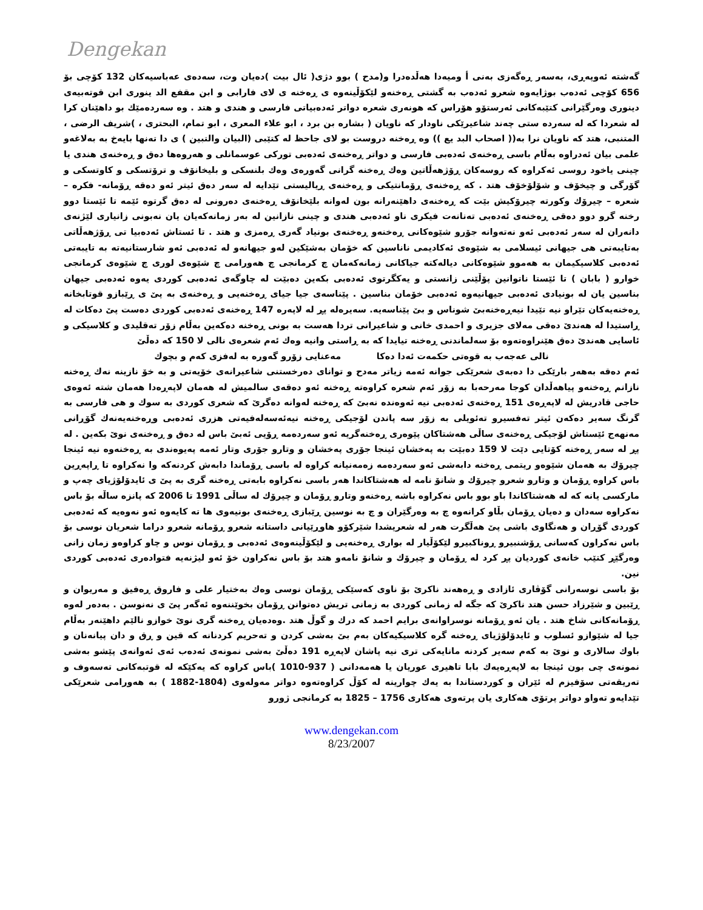Dengekan
گەشتە ئەوپەڕی، بەسەر ڕەگەزی بەنی أ ومیەدا هەڵدەدرا و(مدح ) بوو دژی( ئال بیت )دەیان وت، سەدەی عەباسیەکان 132 کۆچی بۆ 656 کۆچی ئەدەب بوژایەوە شعرو ئەدەب بە گشتی ڕەخنەو لێکۆڵینەوە ی ڕەخنە ی لای فارابی و ابن مقفع الد ینوری ابن قوتەبیەی دینوری وەرگێرانی کتێبەکانی ئەرستۆو هۆراس کە هونەری شعرە دواتر ئەدەبیاتی فارسی و هندی و هتد . وە سەردەمێك بو داهێنان کرا لە شعردا کە لە سەردە ستی چەند شاعیرێکی ناودار کە ناویان ( بشارە بن برد ، ابو علاء المعری ، ابو تمام، البحتری ، )شریف الرضی ، المتنبی، هتد کە ناویان نرا بە(( اصحاب البد یع )) وە ڕەخنە دروست بو لای جاحظ لە کتێبی (البیان والتبین ) ی دا تەنها بایەخ بە بەلاغەو علمی بیان ئەدراوە بەڵام باسی ڕەخنەی ئەدەبی فارسی و دواتر ڕەخنەی ئەدەبی تورکی عوسمانلی و هەروەها دەق و ڕەخنەی هندی یا چینی یاخود روسی ئەکراوە کە روسەکان ڕۆژهەڵاتین وەك ڕەخنە گرانی گەورەی وەك بلنسکی و بلیخانۆف و ترۆتسکی و کاوتسکی و گۆرگی و چیخۆف و شۆلۆخۆف هتد . کە ڕەخنەی ڕۆمانتیکی و ڕەخنەی ڕیالیستی تێدایە لە سەر دەق ئیتر ئەو دەقە ڕۆمانە- فکرە – شعرە – چیرۆك وکورتە چیرۆکیش بێت کە ڕەخنەی داهێنەرانە بون لەوانە بلێخانۆف ڕەخنەی دەرونی لە دەق گرتوە ئێمە تا ئێستا دوو رخنە گرو دوو دەقی ڕەخنەی ئەدەبی تەنانەت فیکری ناو ئەدەبی هندی و چینی نازانین لە بەر زمانەکەیان یان نەبونی زانیاری لێژنەی دانەران لە سەر ئەدەبی ئەو نەتەوانە جۆرو شێوەکانی ڕەخنەو ڕەخنەی بونیاد گەری ڕەمزی و هتد . تا ئستاش ئەدەبیا تی ڕۆژهەڵاتی بەتایبەتی هی جیهانی ئیسلامی بە شێوەی ئەکادیمی ناناسین کە خۆمان بەشێکین لەو جیهانەو لە ئەدەبی ئەو شارستانیەتە بە تایبەتی ئەدەبی کلاسیکیمان بە هەموو شێوەکانی دیالەکتە جیاکانی زمانەکەمان چ کرمانجی چ هەورامی چ شێوەی لوری چ شێوەی کرمانجی خوارو ( بابان ) تا ئێستا ناتوانین پۆڵێنی زانستی و یەکگرتوی ئەدەبی بکەین دەبێت لە چاوگەی ئەدەبی کوردی یەوە ئەدەبی جیهان بناسین یان لە بونیادی ئەدەبی جیهانیەوە ئەدەبی خۆمان بناسین . پێناسەی جیا جیای ڕەخنەیی و ڕەخنەی بە پێ ی ڕێبازو قوتابخانە ڕەخنەیەکان تێراو نیە تێیدا نیەڕەخنەبێ شوناس و بێ پێناسەیە. سەیرەلە پڕ لە لاپەرە 147 ڕەخنەی ئەدەبی کوردی دەست پێ دەکات لە ڕاستیدا لە هەندێ دەقی مەلای جزیری و احمدی خانی و شاعیرانی تردا هەست بە بونی ڕەخنە دەکەین بەڵام زۆر تەقلیدی و کلاسیکی و ئاسایی هەندێ دەق هێنراوەتەوە بۆ سەلماندنی ڕەخنە تیایدا کە بە ڕاستی وانیە وەك ئەم شعرەی نالی لا 150 کە دەڵێ
نالی عەجەب بە قوەتی حکمەت ئەدا دەکا مەعنایی زۆرو گەورە بە لەفزی کەم و بچوك
ئەم دەقە بەهەر بارێکی دا دەبەی شعرێکی جوانە ئەمە زیاتر مەدح و توانای دەرخستنی شاعیرانەی خۆیەتی و بە خۆ نازینە نەك ڕەخنە نازانم ڕەخنەو پیاهەڵدان کوجا مەرحەبا بە زۆر ئەم شعرە کراوەتە ڕەخنە ئەو دەقەی سالمیش لە هەمان لاپەڕەدا هەمان شتە ئەوەی حاجی قادریش لە لاپەڕەی 151 ڕەخنەی ئەدەبی نیە ئەوەندە نەبێ کە ڕەخنە لەوانە دەگرێ کە شعری کوردی بە سوك و هی فارسی بە گرنگ سەیر دەکەن ئیتر تەفسیرو تەئویلی بە زۆر سە پاندن لۆجیکی ڕەخنە نیەئەسەلەفیەتی هزری ئەدەبی وڕەخنەیەنەك گۆڕانی مەنهەج ئێستاش لۆجیکی ڕەخنەی ساڵی هەشتاکان پێوەری ڕەخنەگریە ئەو سەردەمە ڕۆیی ئەبێ باس لە دەق و ڕەخنەی نوێ بکەین . لە پڕ لە سەر ڕەخنە کۆتایی دێت لا 159 دەبێت بە پەخشان ئینجا جۆری پەخشان و وتارو جۆری وتار ئەمە پەیوەندی بە ڕەخنەوە نیە ئینجا چیرۆك بە هەمان شێوەو ریتمی ڕەخنە دابەشی ئەو سەردەمە زەمەنیانە کراوە لە باسی ڕۆماندا دابەش کردنەکە وا نەکراوە تا ڕاپەڕین باس کراوە ڕۆمان و وتارو شعرو چیرۆك و شانۆ نامە لە هەشتاکاندا هەر باسی نەکراوە بابەتی ڕەخنە گری بە پێ ی ئایدۆلۆژیای چەپ و مارکسی یانە کە لە هەشتاکاندا باو بوو باس نەکراوە باشە ڕەخنەو وتارو ڕۆمان و چیرۆك لە ساڵی 1991 تا 2006 کە پانزە ساڵە بۆ باس نەکراوە سەدان و دەیان ڕۆمان بڵاو کرانەوە چ بە وەرگێران و چ بە نوسین ڕێبازی ڕەخنەی بونیەوی ها تە کایەوە ئەو نەوەیە کە ئەدەبی کوردی گۆڕان و هەنگاوی باشی پێ هەڵگرت هەر لە شعریشدا شێرکۆو هاوڕێیانی داستانە شعرو ڕۆمانە شعرو دراما شعریان نوسی بۆ باس نەکراون کەسانی ڕۆشنبیرو ڕوناکبیرو لێکۆڵیار لە بواری ڕەخنەیی و لێکۆڵینەوەی ئەدەبی و ڕۆمان نوس و چاو کراوەو زمان زانی وەرگێڕ کتێب خانەی کوردیان پڕ کرد لە ڕۆمان و چیرۆك و شانۆ نامەو هتد بۆ باس نەکراون خۆ ئەو لیژنەیە فتوادەری ئەدەبی کوردی نین.
بۆ باسی نوسەرانی گۆڤاری ئازادی و ڕەهەند ناکرێ بۆ ناوی کەسێکی ڕۆمان نوسی وەك بەختیار علی و فاروق ڕەفیق و مەریوان و ڕێبین و شێرزاد حسن هتد ناکرێ کە جگە لە زمانی کوردی بە زمانی تریش دەتوانن ڕۆمان بخوێننەوە ئەگەر پێ ی نەنوسن . بەدەر لەوە ڕۆمانەکانی شاخ هتد . یان ئەو ڕۆمانە نوسراوانەی برایم احمد کە درك و گوڵ هتد .وەدەیان ڕەخنە گری نوێ خوازو نالێم داهێنەر بەڵام جیا لە شێوازو ئسلوب و ئایدۆلۆژیای ڕەخنە گرە کلاسیکیەکان بەم بێ بەشی کردن و تەحریم کردنانە کە قین و ڕق و دان پیانەنان و باوك سالاری و نوێ بە کەم سەیر کردنە مانایەکی تری نیە پاشان لاپەڕە 191 دەڵێ بەشی نمونەی ئەدەب ئەی ئەوانەی پێشو بەشی نمونەی چی بون ئینجا بە لاپەڕەیەك بابا تاهیری عوریان یا هەمەدانی ( 937-1010 )باس کراوە کە یەکێکە لە قوتبەکانی تەسەوف و تەریقەتی سۆفیزم لە ئێران و کوردستاندا بە یەك چوارینە لە کۆڵ کراوەتەوە دواتر مەولەوی (1804-1882 ) بە هەورامی شعرێکی تێدایەو تەواو دواتر پرتۆی هەکاری یان پرتەوی هەکاری 1756 – 1825 بە کرمانجی ژورو
www.dengekan.com
8/23/2007